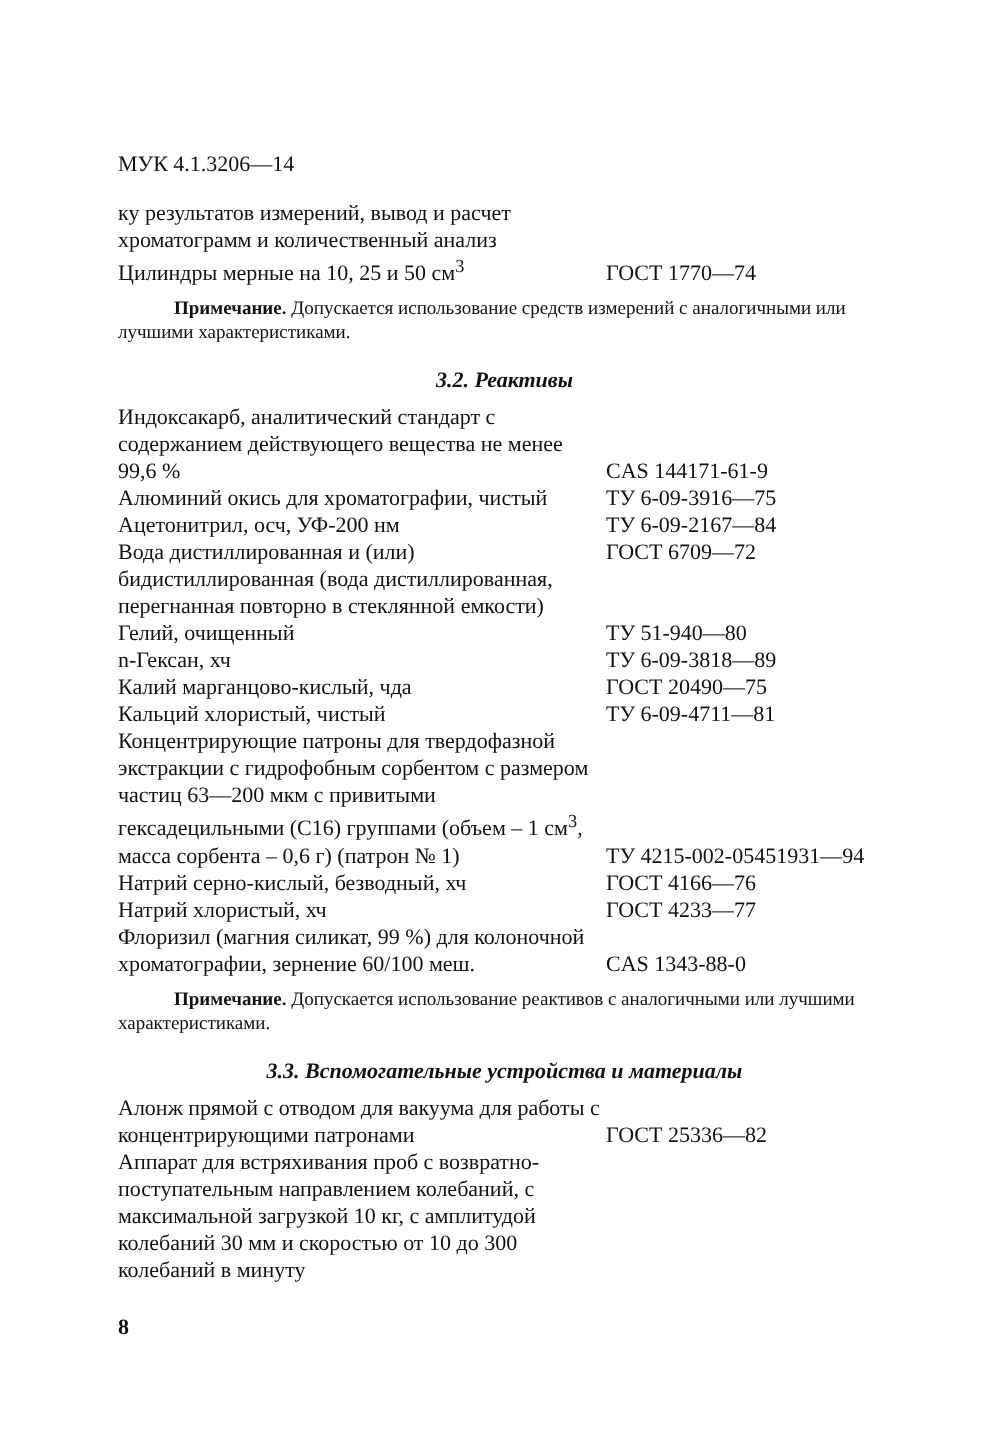МУК 4.1.3206—14
| ку результатов измерений, вывод и расчет хроматограмм и количественный анализ | |
| Цилиндры мерные на 10, 25 и 50 см<sup>3</sup> | ГОСТ 1770—74 |
Примечание. Допускается использование средств измерений с аналогичными или лучшими характеристиками.
3.2. Реактивы
| Индоксакарб, аналитический стандарт с содержанием действующего вещества не менее 99,6 % | CAS 144171-61-9 |
| Алюминий окись для хроматографии, чистый | ТУ 6-09-3916—75 |
| Ацетонитрил, осч, УФ-200 нм | ТУ 6-09-2167—84 |
| Вода дистиллированная и (или) бидистиллированная (вода дистиллированная, перегнанная повторно в стеклянной емкости) | ГОСТ 6709—72 |
| Гелий, очищенный | ТУ 51-940—80 |
| n-Гексан, хч | ТУ 6-09-3818—89 |
| Калий марганцово-кислый, чда | ГОСТ 20490—75 |
| Кальций хлористый, чистый | ТУ 6-09-4711—81 |
| Концентрирующие патроны для твердофазной экстракции с гидрофобным сорбентом с размером частиц 63—200 мкм с привитыми гексадецильными (С16) группами (объем – 1 см<sup>3</sup>, масса сорбента – 0,6 г) (патрон № 1) | ТУ 4215-002-05451931—94 |
| Натрий серно-кислый, безводный, хч | ГОСТ 4166—76 |
| Натрий хлористый, хч | ГОСТ 4233—77 |
| Флоризил (магния силикат, 99 %) для колоночной хроматографии, зернение 60/100 меш. | CAS 1343-88-0 |
Примечание. Допускается использование реактивов с аналогичными или лучшими характеристиками.
3.3. Вспомогательные устройства и материалы
| Алонж прямой с отводом для вакуума для работы с концентрирующими патронами | ГОСТ 25336—82 |
| Аппарат для встряхивания проб с возвратно-поступательным направлением колебаний, с максимальной загрузкой 10 кг, с амплитудой колебаний 30 мм и скоростью от 10 до 300 колебаний в минуту | |
8